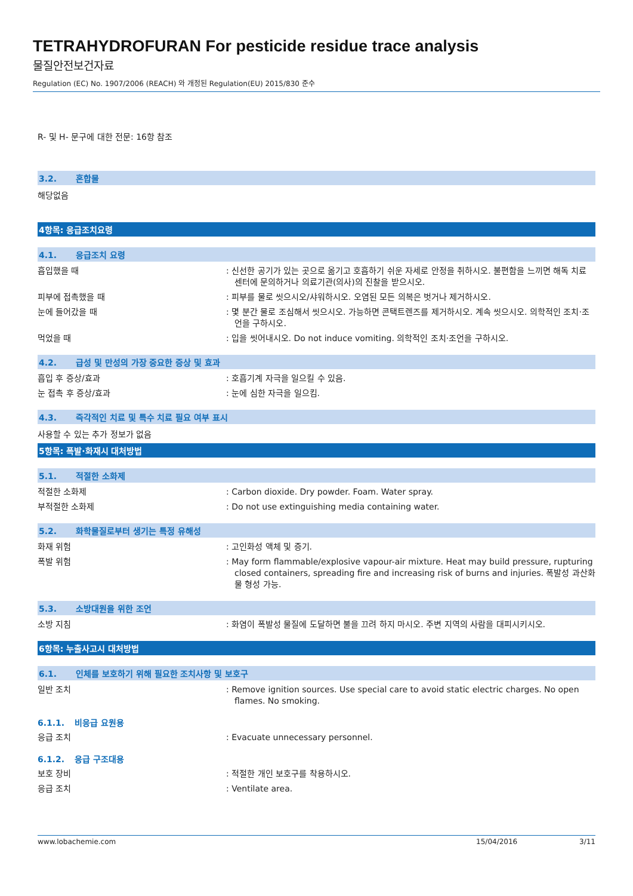TETRAHYDROFURAN For pesticide residue trace analysis
물질안전보건자료
Regulation (EC) No. 1907/2006 (REACH) 와 개정된 Regulation(EU) 2015/830 준수
R- 및 H- 문구에 대한 전문: 16항 참조
3.2. 혼합물
해당없음
4항목: 응급조치요령
4.1. 응급조치 요령
흡입했을 때 : 신선한 공기가 있는 곳으로 옮기고 호흡하기 쉬운 자세로 안정을 취하시오. 불편함을 느끼면 해독 치료 센터에 문의하거나 의료기관(의사)의 진찰을 받으시오.
피부에 접촉했을 때 : 피부를 물로 씻으시오/샤워하시오. 오염된 모든 의복은 벗거나 제거하시오.
눈에 들어갔을 때 : 몇 분간 물로 조심해서 씻으시오. 가능하면 콘택트렌즈를 제거하시오. 계속 씻으시오. 의학적인 조치·조언을 구하시오.
먹었을 때 : 입을 씻어내시오. Do not induce vomiting. 의학적인 조치·조언을 구하시오.
4.2. 급성 및 만성의 가장 중요한 증상 및 효과
흡입 후 증상/효과 : 호흡기계 자극을 일으킬 수 있음.
눈 접촉 후 증상/효과 : 눈에 심한 자극을 일으킴.
4.3. 즉각적인 치료 및 특수 치료 필요 여부 표시
사용할 수 있는 추가 정보가 없음
5항목: 폭발·화재시 대처방법
5.1. 적절한 소화제
적절한 소화제 : Carbon dioxide. Dry powder. Foam. Water spray.
부적절한 소화제 : Do not use extinguishing media containing water.
5.2. 화학물질로부터 생기는 특정 유해성
화재 위험 : 고인화성 액체 및 증기.
폭발 위험 : May form flammable/explosive vapour-air mixture. Heat may build pressure, rupturing closed containers, spreading fire and increasing risk of burns and injuries. 폭발성 과산화물 형성 가능.
5.3. 소방대원을 위한 조언
소방 지침 : 화염이 폭발성 물질에 도달하면 불을 끄려 하지 마시오. 주변 지역의 사람을 대피시키시오.
6항목: 누출사고시 대처방법
6.1. 인체를 보호하기 위해 필요한 조치사항 및 보호구
일반 조치 : Remove ignition sources. Use special care to avoid static electric charges. No open flames. No smoking.
6.1.1. 비응급 요원용
응급 조치 : Evacuate unnecessary personnel.
6.1.2. 응급 구조대용
보호 장비 : 적절한 개인 보호구를 착용하시오.
응급 조치 : Ventilate area.
www.lobachemie.com 15/04/2016 3/11